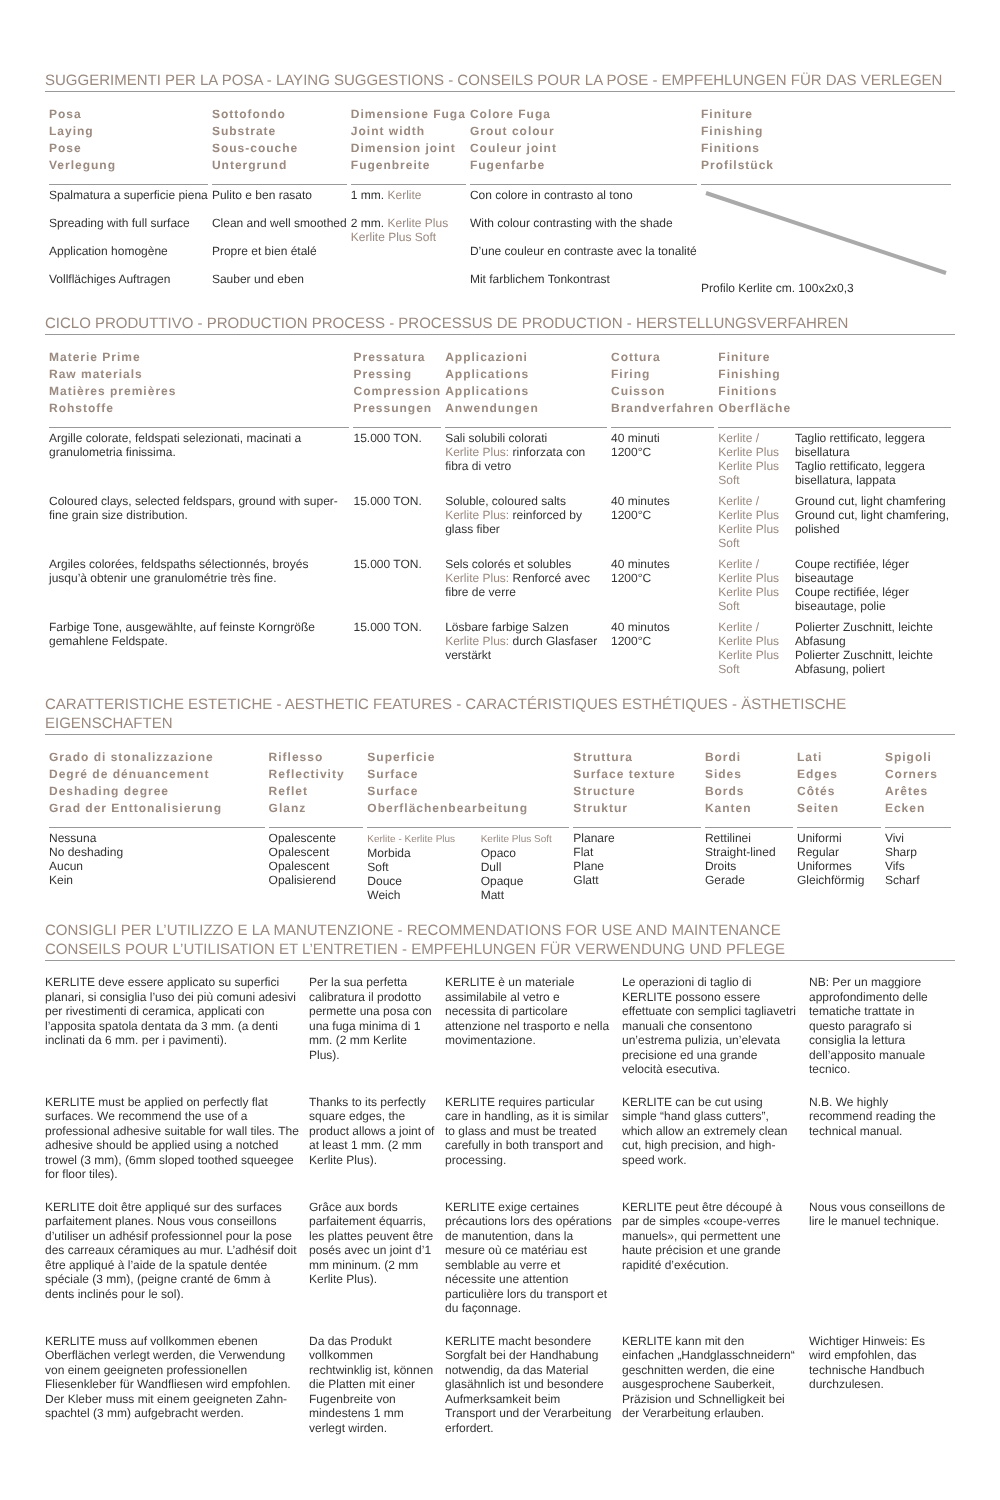SUGGERIMENTI PER LA POSA - LAYING SUGGESTIONS - CONSEILS POUR LA POSE - EMPFEHLUNGEN FÜR DAS VERLEGEN
| Posa Laying Pose Verlegung | Sottofondo Substrate Sous-couche Untergrund | Dimensione Fuga Joint width Dimension joint Fugenbreite | Colore Fuga Grout colour Couleur joint Fugenfarbe | Finiture Finishing Finitions Profilstück |
| --- | --- | --- | --- | --- |
| Spalmatura a superficie piena Spreading with full surface Application homogène Vollflächiges Auftragen | Pulito e ben rasato Clean and well smoothed Propre et bien étalé Sauber und eben | 1 mm. Kerlite 2 mm. Kerlite Plus Kerlite Plus Soft | Con colore in contrasto al tono With colour contrasting with the shade D’une couleur en contraste avec la tonalité Mit farblichem Tonkontrast | Profilo Kerlite cm. 100x2x0,3 |
CICLO PRODUTTIVO - PRODUCTION PROCESS - PROCESSUS DE PRODUCTION - HERSTELLUNGSVERFAHREN
| Materie Prime Raw materials Matières premières Rohstoffe | Pressatura Pressing Compression Pressungen | Applicazioni Applications Applications Anwendungen | Cottura Firing Cuisson Brandverfahren | Finiture Finishing Finitions Oberfläche | |
| --- | --- | --- | --- | --- | --- |
| Argille colorate, feldspati selezionati, macinati a granulometria finissima. | 15.000 TON. | Sali solubili colorati Kerlite Plus: rinforzata con fibra di vetro | 40 minuti 1200°C | Kerlite / Kerlite Plus Kerlite Plus Soft | Taglio rettificato, leggera bisellatura Taglio rettificato, leggera bisellatura, lappata |
| Coloured clays, selected feldspars, ground with super-fine grain size distribution. | 15.000 TON. | Soluble, coloured salts Kerlite Plus: reinforced by glass fiber | 40 minutes 1200°C | Kerlite / Kerlite Plus Kerlite Plus Soft | Ground cut, light chamfering Ground cut, light chamfering, polished |
| Argiles colorées, feldspaths sélectionnés, broyés jusqu’à obtenir une granulométrie très fine. | 15.000 TON. | Sels colorés et solubles Kerlite Plus: Renforcé avec fibre de verre | 40 minutes 1200°C | Kerlite / Kerlite Plus Kerlite Plus Soft | Coupe rectifiée, léger biseautage Coupe rectifiée, léger biseautage, polie |
| Farbige Tone, ausgewählte, auf feinste Korngröße gemahlene Feldspate. | 15.000 TON. | Lösbare farbige Salzen Kerlite Plus: durch Glasfaser verstärkt | 40 minutos 1200°C | Kerlite / Kerlite Plus Kerlite Plus Soft | Polierter Zuschnitt, leichte Abfasung Polierter Zuschnitt, leichte Abfasung, poliert |
CARATTERISTICHE ESTETICHE - AESTHETIC FEATURES - CARACTÉRISTIQUES ESTHÉTIQUES - ÄSTHETISCHE EIGENSCHAFTEN
| Grado di stonalizzazione Degré de dénuancement Deshading degree Grad der Enttonalisierung | Riflesso Reflectivity Reflet Glanz | Superficie Surface Surface Oberflächenbearbeitung | | Struttura Surface texture Structure Struktur | Bordi Sides Bords Kanten | Lati Edges Côtés Seiten | Spigoli Corners Arêtes Ecken |
| --- | --- | --- | --- | --- | --- | --- | --- |
| Nessuna No deshading Aucun Kein | Opalescente Opalescent Opalescent Opalisierend | Kerlite - Kerlite Plus Morbida Soft Douce Weich | Kerlite Plus Soft Opaco Dull Opaque Matt | Planare Flat Plane Glatt | Rettilinei Straight-lined Droits Gerade | Uniformi Regular Uniformes Gleichförmig | Vivi Sharp Vifs Scharf |
CONSIGLI PER L’UTILIZZO E LA MANUTENZIONE - RECOMMENDATIONS FOR USE AND MAINTENANCE
CONSEILS POUR L’UTILISATION ET L’ENTRETIEN - EMPFEHLUNGEN FÜR VERWENDUNG UND PFLEGE
KERLITE deve essere applicato su superfici planari, si consiglia l’uso dei più comuni adesivi per rivestimenti di ceramica, applicati con l’apposita spatola dentata da 3 mm. (a denti inclinati da 6 mm. per i pavimenti).
Per la sua perfetta calibratura il prodotto permette una posa con una fuga minima di 1 mm. (2 mm Kerlite Plus).
KERLITE è un materiale assimilabile al vetro e necessita di particolare attenzione nel trasporto e nella movimentazione.
Le operazioni di taglio di KERLITE possono essere effettuate con semplici tagliavetri manuali che consentono un’estrema pulizia, un’elevata precisione ed una grande velocità esecutiva.
NB: Per un maggiore approfondimento delle tematiche trattate in questo paragrafo si consiglia la lettura dell’apposito manuale tecnico.
KERLITE must be applied on perfectly flat surfaces. We recommend the use of a professional adhesive suitable for wall tiles. The adhesive should be applied using a notched trowel (3 mm), (6mm sloped toothed squeegee for floor tiles).
Thanks to its perfectly square edges, the product allows a joint of at least 1 mm. (2 mm Kerlite Plus).
KERLITE requires particular care in handling, as it is similar to glass and must be treated carefully in both transport and processing.
KERLITE can be cut using simple “hand glass cutters”, which allow an extremely clean cut, high precision, and high-speed work.
N.B. We highly recommend reading the technical manual.
KERLITE doit être appliqué sur des surfaces parfaitement planes. Nous vous conseillons d’utiliser un adhésif professionnel pour la pose des carreaux céramiques au mur. L’adhésif doit être appliqué à l’aide de la spatule dentée spéciale (3 mm), (peigne cranté de 6mm à dents inclinés pour le sol).
Grâce aux bords parfaitement équarris, les plattes peuvent être posés avec un joint d’1 mm mininum. (2 mm Kerlite Plus).
KERLITE exige certaines précautions lors des opérations de manutention, dans la mesure où ce matériau est semblable au verre et nécessite une attention particulière lors du transport et du façonnage.
KERLITE peut être découpé à par de simples «coupe-verres manuels», qui permettent une haute précision et une grande rapidité d’exécution.
Nous vous conseillons de lire le manuel technique.
KERLITE muss auf vollkommen ebenen Oberflächen verlegt werden, die Verwendung von einem geeigneten professionellen Fliesenkleber für Wandfliesen wird empfohlen. Der Kleber muss mit einem geeigneten Zahn-spachtel (3 mm) aufgebracht werden.
Da das Produkt vollkommen rechtwinklig ist, können die Platten mit einer Fugenbreite von mindestens 1 mm verlegt wirden.
KERLITE macht besondere Sorgfalt bei der Handhabung notwendig, da das Material glasähnlich ist und besondere Aufmerksamkeit beim Transport und der Verarbeitung erfordert.
KERLITE kann mit den einfachen „Handglasschneidern“ geschnitten werden, die eine ausgesprochene Sauberkeit, Präzision und Schnelligkeit bei der Verarbeitung erlauben.
Wichtiger Hinweis: Es wird empfohlen, das technische Handbuch durchzulesen.